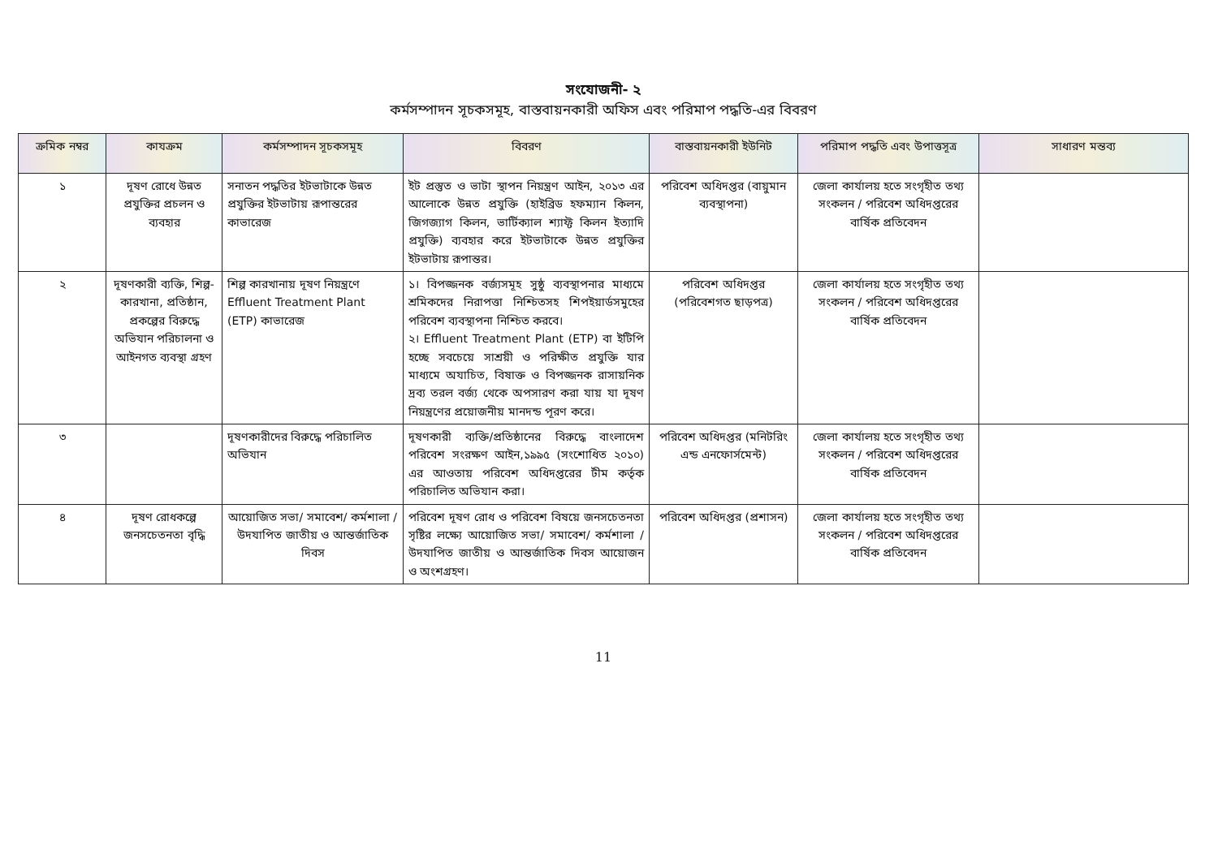সংযোজনী- ২
কর্মসম্পাদন সূচকসমূহ, বাস্তবায়নকারী অফিস এবং পরিমাপ পদ্ধতি-এর বিবরণ
| ক্রমিক নম্বর | কাযক্রম | কর্মসম্পাদন সূচকসমূহ | বিবরণ | বাস্তবায়নকারী ইউনিট | পরিমাপ পদ্ধতি এবং উপাত্তসূত্র | সাধারণ মন্তব্য |
| --- | --- | --- | --- | --- | --- | --- |
| ১ | দূষণ রোধে উন্নত প্রযুক্তির প্রচলন ও ব্যবহার | সনাতন পদ্ধতির ইটভাটাকে উন্নত প্রযুক্তির ইটভাটায় রূপান্তরের কাভারেজ | ইট প্রস্তুত ও ভাটা স্থাপন নিয়ন্ত্রণ আইন, ২০১৩ এর আলোকে উন্নত প্রযুক্তি (হাইব্রিড হফম্যান কিলন, জিগজ্যাগ কিলন, ভার্টিক্যাল শ্যাফ্ট কিলন ইত্যাদি প্রযুক্তি) ব্যবহার করে ইটভাটাকে উন্নত প্রযুক্তির ইটভাটায় রূপান্তর। | পরিবেশ অধিদপ্তর (বায়ুমান ব্যবস্থাপনা) | জেলা কার্যালয় হতে সংগৃহীত তথ্য সংকলন / পরিবেশ অধিদপ্তরের বার্ষিক প্রতিবেদন | |
| ২ | দূষণকারী ব্যক্তি, শিল্প-কারখানা, প্রতিষ্ঠান, প্রকল্পের বিরুদ্ধে অভিযান পরিচালনা ও আইনগত ব্যবস্থা গ্রহণ | শিল্প কারখানায় দূষণ নিয়ন্ত্রণে Effluent Treatment Plant (ETP) কাভারেজ | ১। বিপজ্জনক বর্জ্যসমূহ সুষ্ঠু ব্যবস্থাপনার মাধ্যমে শ্রমিকদের নিরাপত্তা নিশ্চিতসহ শিপইয়ার্ডসমুহের পরিবেশ ব্যবস্থাপনা নিশ্চিত করবে। ২। Effluent Treatment Plant (ETP) বা ইটিপি হচ্ছে সবচেয়ে সাশ্রয়ী ও পরিক্ষীত প্রযুক্তি যার মাধ্যমে অযাচিত, বিষাক্ত ও বিপজ্জনক রাসায়নিক দ্রব্য তরল বর্জ্য থেকে অপসারণ করা যায় যা দূষণ নিয়ন্ত্রণের প্রয়োজনীয় মানদন্ড পূরণ করে। | পরিবেশ অধিদপ্তর (পরিবেশগত ছাড়পত্র) | জেলা কার্যালয় হতে সংগৃহীত তথ্য সংকলন / পরিবেশ অধিদপ্তরের বার্ষিক প্রতিবেদন | |
| ৩ | | দূষণকারীদের বিরুদ্ধে পরিচালিত অভিযান | দূষণকারী ব্যক্তি/প্রতিষ্ঠানের বিরুদ্ধে বাংলাদেশ পরিবেশ সংরক্ষণ আইন,১৯৯৫ (সংশোধিত ২০১০) এর আওতায় পরিবেশ অধিদপ্তরের টীম কর্তৃক পরিচালিত অভিযান করা। | পরিবেশ অধিদপ্তর (মনিটরিং এন্ড এনফোর্সমেন্ট) | জেলা কার্যালয় হতে সংগৃহীত তথ্য সংকলন / পরিবেশ অধিদপ্তরের বার্ষিক প্রতিবেদন | |
| ৪ | দূষণ রোধকল্পে জনসচেতনতা বৃদ্ধি | আয়োজিত সভা/ সমাবেশ/ কর্মশালা /উদযাপিত জাতীয় ও আন্তর্জাতিক দিবস | পরিবেশ দূষণ রোধ ও পরিবেশ বিষয়ে জনসচেতনতা সৃষ্টির লক্ষ্যে আয়োজিত সভা/ সমাবেশ/ কর্মশালা /উদযাপিত জাতীয় ও আন্তর্জাতিক দিবস আয়োজন ও অংশগ্রহণ। | পরিবেশ অধিদপ্তর (প্রশাসন) | জেলা কার্যালয় হতে সংগৃহীত তথ্য সংকলন / পরিবেশ অধিদপ্তরের বার্ষিক প্রতিবেদন | |
11